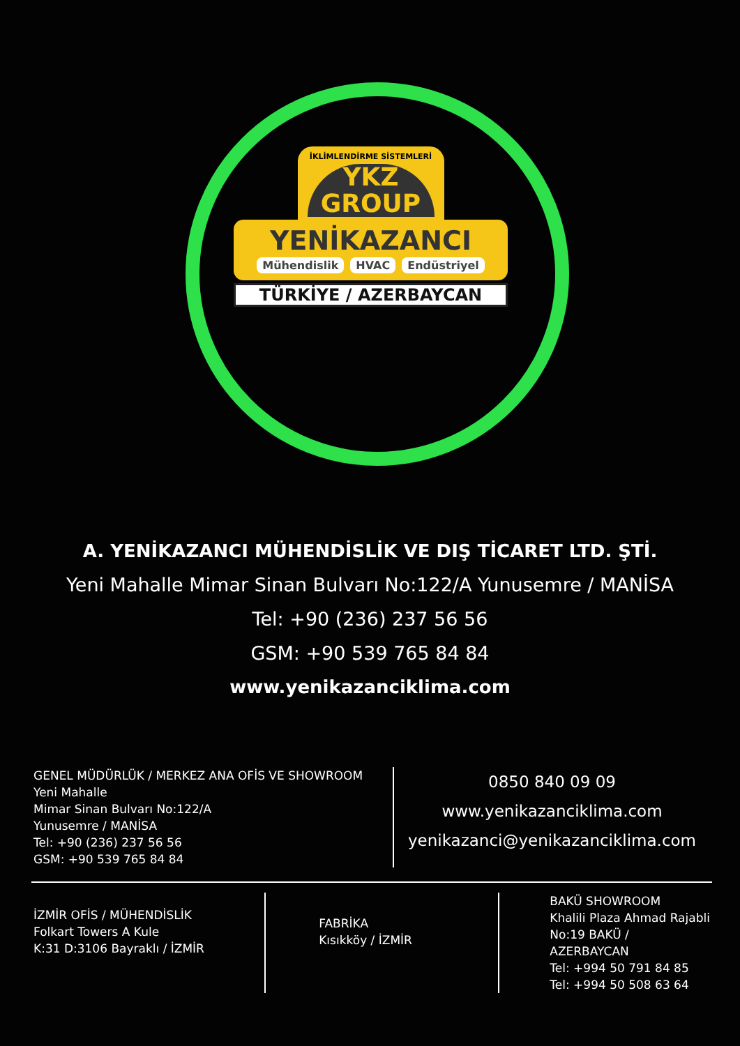İKLİMLENDİRME SİSTEMLERİ
YKZ
GROUP
YENİKAZANCI
Mühendislik HVAC Endüstriyel
TÜRKİYE / AZERBAYCAN
A. YENİKAZANCI MÜHENDİSLİK VE DIŞ TİCARET LTD. ŞTİ.
Yeni Mahalle Mimar Sinan Bulvarı No:122/A Yunusemre / MANİSA
Tel: +90 (236) 237 56 56
GSM: +90 539 765 84 84
www.yenikazanciklima.com
GENEL MÜDÜRLÜK / MERKEZ ANA OFİS VE SHOWROOM
Yeni Mahalle
Mimar Sinan Bulvarı No:122/A
Yunusemre / MANİSA
Tel: +90 (236) 237 56 56
GSM: +90 539 765 84 84
0850 840 09 09
www.yenikazanciklima.com
yenikazanci@yenikazanciklima.com
İZMİR OFİS / MÜHENDİSLİK
Folkart Towers A Kule
K:31 D:3106 Bayraklı / İZMİR
FABRİKA
Kısıkköy / İZMİR
BAKÜ SHOWROOM
Khalili Plaza Ahmad Rajabli
No:19 BAKÜ / AZERBAYCAN
Tel: +994 50 791 84 85
Tel: +994 50 508 63 64